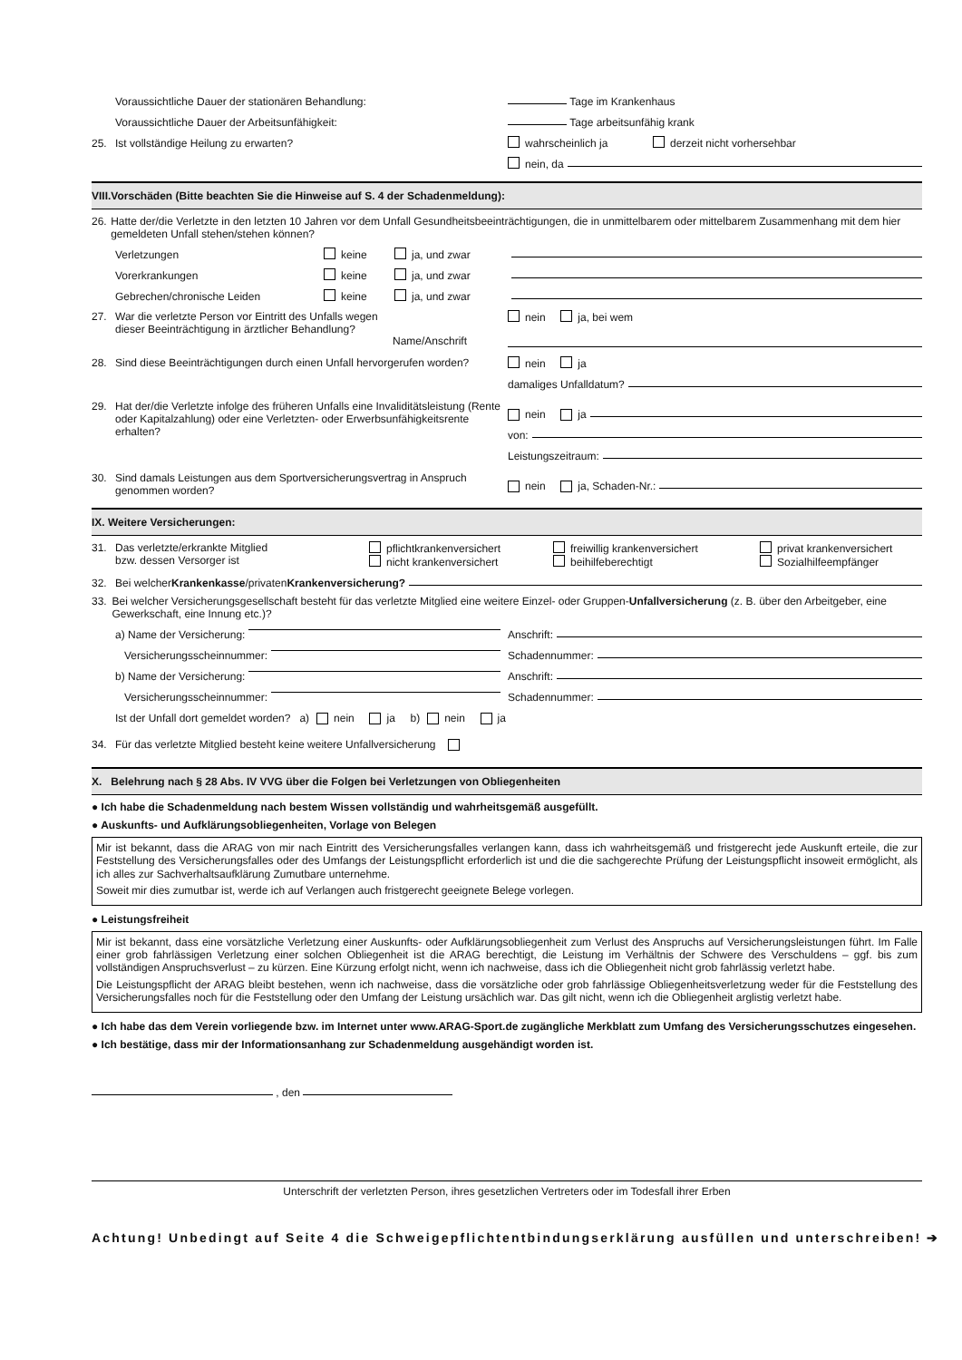Voraussichtliche Dauer der stationären Behandlung: Tage im Krankenhaus
Voraussichtliche Dauer der Arbeitsunfähigkeit: Tage arbeitsunfähig krank
25. Ist vollständige Heilung zu erwarten? wahrscheinlich ja derzeit nicht vorhersehbar
nein, da
VIII.Vorschäden (Bitte beachten Sie die Hinweise auf S. 4 der Schadenmeldung):
26. Hatte der/die Verletzte in den letzten 10 Jahren vor dem Unfall Gesundheitsbeeinträchtigungen, die in unmittelbarem oder mittelbarem Zusammenhang mit dem hier gemeldeten Unfall stehen/stehen können?
Verletzungen keine ja, und zwar
Vorerkrankungen keine ja, und zwar
Gebrechen/chronische Leiden keine ja, und zwar
27. War die verletzte Person vor Eintritt des Unfalls wegen dieser Beeinträchtigung in ärztlicher Behandlung? Name/Anschrift nein ja, bei wem
28. Sind diese Beeinträchtigungen durch einen Unfall hervorgerufen worden? nein ja
damaliges Unfalldatum?
29. Hat der/die Verletzte infolge des früheren Unfalls eine Invaliditätsleistung (Rente oder Kapitalzahlung) oder eine Verletzten- oder Erwerbsunfähigkeitsrente erhalten?
nein ja
von:
Leistungszeitraum:
30. Sind damals Leistungen aus dem Sportversicherungsvertrag in Anspruch genommen worden? nein ja, Schaden-Nr.:
IX. Weitere Versicherungen:
31. Das verletzte/erkrankte Mitglied
bzw. dessen Versorger ist pflichtkrankenversichert
nicht krankenversichert freiwillig krankenversichert
beihilfeberechtigt privat krankenversichert
Sozialhilfeempfänger
32. Bei welcher Krankenkasse /privaten Krankenversicherung?
33. Bei welcher Versicherungsgesellschaft besteht für das verletzte Mitglied eine weitere Einzel- oder Gruppen-Unfallversicherung (z. B. über den Arbeitgeber, eine Gewerkschaft, eine Innung etc.)?
a) Name der Versicherung: Anschrift:
Versicherungsscheinnummer: Schadennummer:
b) Name der Versicherung: Anschrift:
Versicherungsscheinnummer: Schadennummer:
Ist der Unfall dort gemeldet worden? a) nein ja b) nein ja
34. Für das verletzte Mitglied besteht keine weitere Unfallversicherung
X. Belehrung nach § 28 Abs. IV VVG über die Folgen bei Verletzungen von Obliegenheiten
● Ich habe die Schadenmeldung nach bestem Wissen vollständig und wahrheitsgemäß ausgefüllt.
● Auskunfts- und Aufklärungsobliegenheiten, Vorlage von Belegen
Mir ist bekannt, dass die ARAG von mir nach Eintritt des Versicherungsfalles verlangen kann, dass ich wahrheitsgemäß und fristgerecht jede Auskunft erteile, die zur Feststellung des Versicherungsfalles oder des Umfangs der Leistungspflicht erforderlich ist und die die sachgerechte Prüfung der Leistungspflicht insoweit ermöglicht, als ich alles zur Sachverhaltsaufklärung Zumutbare unternehme.
Soweit mir dies zumutbar ist, werde ich auf Verlangen auch fristgerecht geeignete Belege vorlegen.
● Leistungsfreiheit
Mir ist bekannt, dass eine vorsätzliche Verletzung einer Auskunfts- oder Aufklärungsobliegenheit zum Verlust des Anspruchs auf Versicherungsleistungen führt. Im Falle einer grob fahrlässigen Verletzung einer solchen Obliegenheit ist die ARAG berechtigt, die Leistung im Verhältnis der Schwere des Verschuldens – ggf. bis zum vollständigen Anspruchsverlust – zu kürzen. Eine Kürzung erfolgt nicht, wenn ich nachweise, dass ich die Obliegenheit nicht grob fahrlässig verletzt habe.
Die Leistungspflicht der ARAG bleibt bestehen, wenn ich nachweise, dass die vorsätzliche oder grob fahrlässige Obliegenheitsverletzung weder für die Feststellung des Versicherungsfalles noch für die Feststellung oder den Umfang der Leistung ursächlich war. Das gilt nicht, wenn ich die Obliegenheit arglistig verletzt habe.
● Ich habe das dem Verein vorliegende bzw. im Internet unter www.ARAG-Sport.de zugängliche Merkblatt zum Umfang des Versicherungsschutzes eingesehen.
● Ich bestätige, dass mir der Informationsanhang zur Schadenmeldung ausgehändigt worden ist.
, den
Unterschrift der verletzten Person, ihres gesetzlichen Vertreters oder im Todesfall ihrer Erben
Achtung! Unbedingt auf Seite 4 die Schweigepflichtentbindungserklärung ausfüllen und unterschreiben! ➔